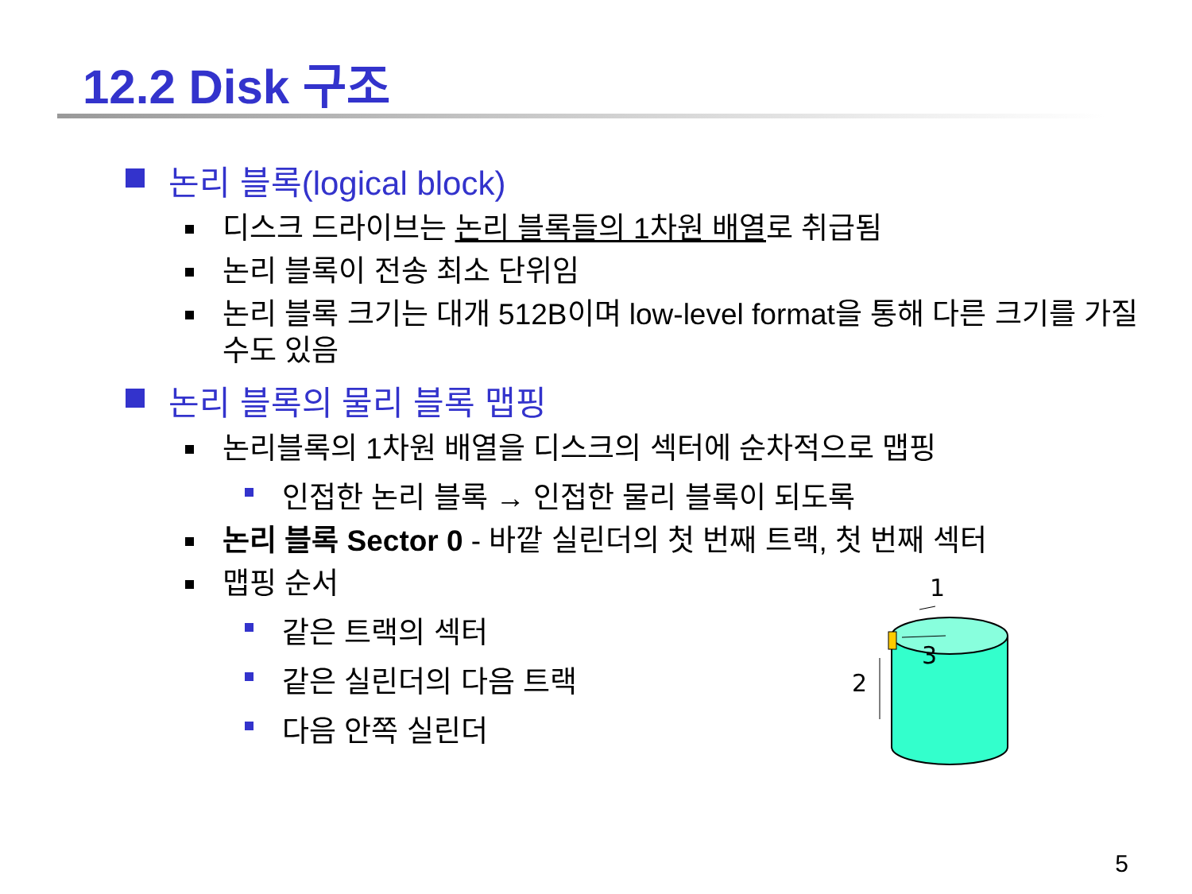12.2 Disk 구조
논리 블록(logical block)
디스크 드라이브는 논리 블록들의 1차원 배열로 취급됨
논리 블록이 전송 최소 단위임
논리 블록 크기는 대개 512B이며 low-level format을 통해 다른 크기를 가질 수도 있음
논리 블록의 물리 블록 맵핑
논리블록의 1차원 배열을 디스크의 섹터에 순차적으로 맵핑
인접한 논리 블록 → 인접한 물리 블록이 되도록
논리 블록 Sector 0 - 바깥 실린더의 첫 번째 트랙, 첫 번째 섹터
맵핑 순서
같은 트랙의 섹터
같은 실린더의 다음 트랙
다음 안쪽 실린더
1
2
3
5